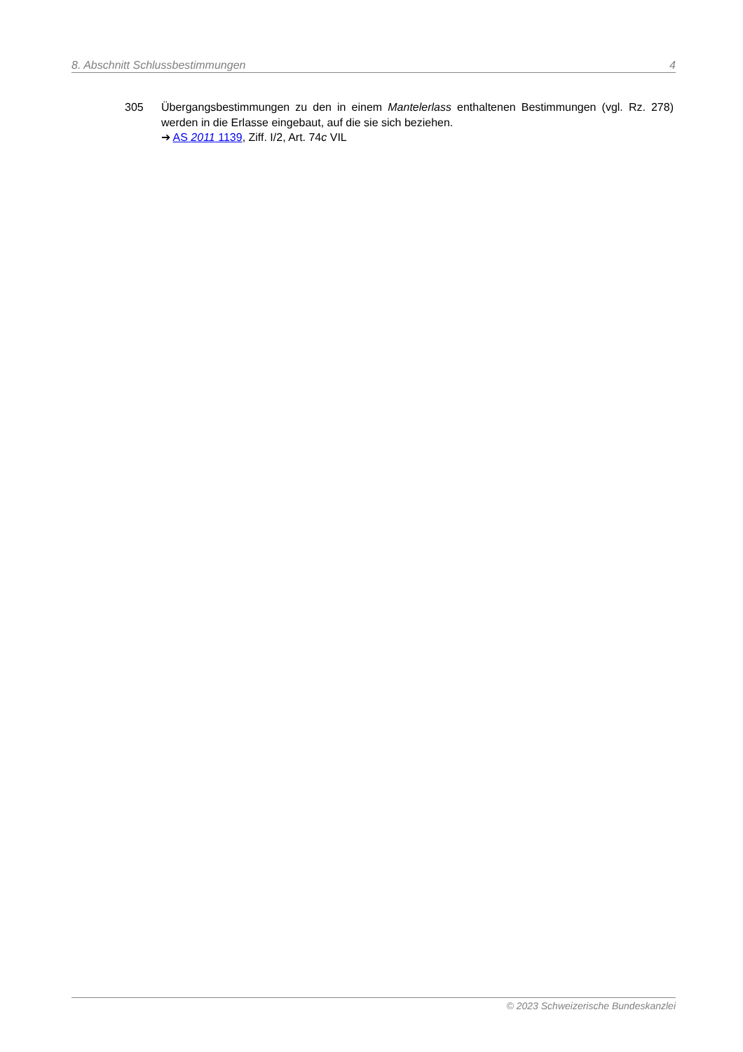8. Abschnitt Schlussbestimmungen 4
305 Übergangsbestimmungen zu den in einem Mantelerlass enthaltenen Bestimmungen (vgl. Rz. 278) werden in die Erlasse eingebaut, auf die sie sich beziehen.
➔ AS 2011 1139, Ziff. I/2, Art. 74c VIL
© 2023 Schweizerische Bundeskanzlei